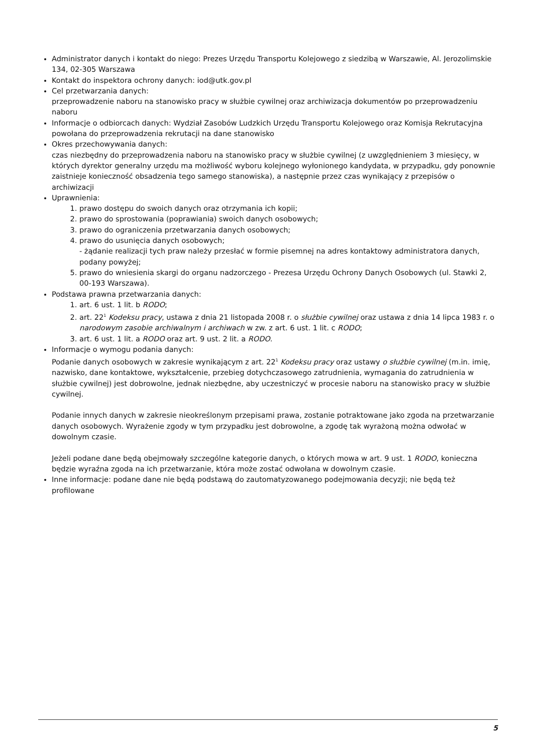Administrator danych i kontakt do niego: Prezes Urzędu Transportu Kolejowego z siedzibą w Warszawie, Al. Jerozolimskie 134, 02-305 Warszawa
Kontakt do inspektora ochrony danych: iod@utk.gov.pl
Cel przetwarzania danych:
przeprowadzenie naboru na stanowisko pracy w służbie cywilnej oraz archiwizacja dokumentów po przeprowadzeniu naboru
Informacje o odbiorcach danych: Wydział Zasobów Ludzkich Urzędu Transportu Kolejowego oraz Komisja Rekrutacyjna powołana do przeprowadzenia rekrutacji na dane stanowisko
Okres przechowywania danych:
czas niezbędny do przeprowadzenia naboru na stanowisko pracy w służbie cywilnej (z uwzględnieniem 3 miesięcy, w których dyrektor generalny urzędu ma możliwość wyboru kolejnego wyłonionego kandydata, w przypadku, gdy ponownie zaistnieje konieczność obsadzenia tego samego stanowiska), a następnie przez czas wynikający z przepisów o archiwizacji
Uprawnienia:
1. prawo dostępu do swoich danych oraz otrzymania ich kopii;
2. prawo do sprostowania (poprawiania) swoich danych osobowych;
3. prawo do ograniczenia przetwarzania danych osobowych;
4. prawo do usunięcia danych osobowych;
- żądanie realizacji tych praw należy przesłać w formie pisemnej na adres kontaktowy administratora danych, podany powyżej;
5. prawo do wniesienia skargi do organu nadzorczego - Prezesa Urzędu Ochrony Danych Osobowych (ul. Stawki 2, 00-193 Warszawa).
Podstawa prawna przetwarzania danych:
1. art. 6 ust. 1 lit. b RODO;
2. art. 22<sup>1</sup> Kodeksu pracy, ustawa z dnia 21 listopada 2008 r. o służbie cywilnej oraz ustawa z dnia 14 lipca 1983 r. o narodowym zasobie archiwalnym i archiwach w zw. z art. 6 ust. 1 lit. c RODO;
3. art. 6 ust. 1 lit. a RODO oraz art. 9 ust. 2 lit. a RODO.
Informacje o wymogu podania danych:
Podanie danych osobowych w zakresie wynikającym z art. 22<sup>1</sup> Kodeksu pracy oraz ustawy o służbie cywilnej (m.in. imię, nazwisko, dane kontaktowe, wykształcenie, przebieg dotychczasowego zatrudnienia, wymagania do zatrudnienia w służbie cywilnej) jest dobrowolne, jednak niezbędne, aby uczestniczyć w procesie naboru na stanowisko pracy w służbie cywilnej.
Podanie innych danych w zakresie nieokreślonym przepisami prawa, zostanie potraktowane jako zgoda na przetwarzanie danych osobowych. Wyrażenie zgody w tym przypadku jest dobrowolne, a zgodę tak wyrażoną można odwołać w dowolnym czasie.
Jeżeli podane dane będą obejmowały szczególne kategorie danych, o których mowa w art. 9 ust. 1 RODO, konieczna będzie wyraźna zgoda na ich przetwarzanie, która może zostać odwołana w dowolnym czasie.
Inne informacje: podane dane nie będą podstawą do zautomatyzowanego podejmowania decyzji; nie będą też profilowane
5